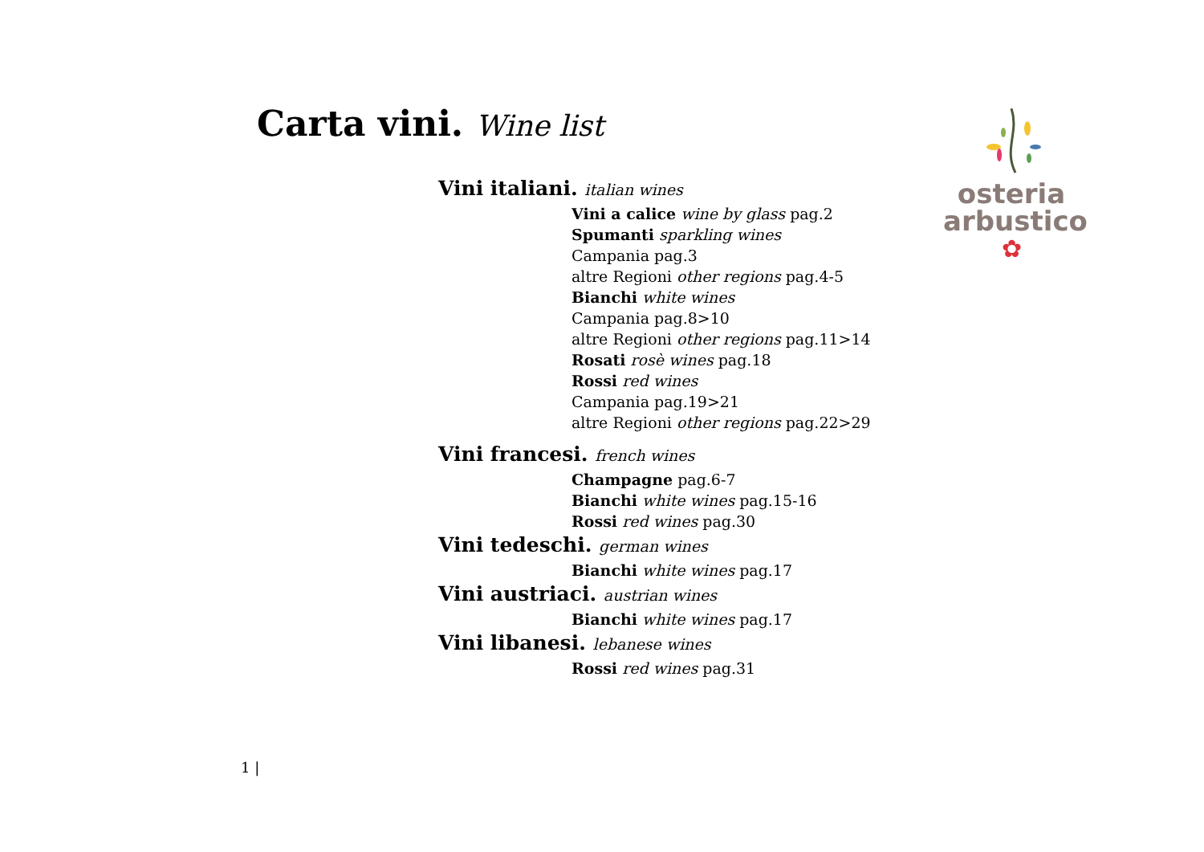Carta vini. Wine list
osteria
arbustico
✿
Vini italiani. italian wines
Vini a calice wine by glass pag.2
Spumanti sparkling wines
Campania pag.3
altre Regioni other regions pag.4-5
Bianchi white wines
Campania pag.8>10
altre Regioni other regions pag.11>14
Rosati rosè wines pag.18
Rossi red wines
Campania pag.19>21
altre Regioni other regions pag.22>29
Vini francesi. french wines
Champagne pag.6-7
Bianchi white wines pag.15-16
Rossi red wines pag.30
Vini tedeschi. german wines
Bianchi white wines pag.17
Vini austriaci. austrian wines
Bianchi white wines pag.17
Vini libanesi. lebanese wines
Rossi red wines pag.31
1 |